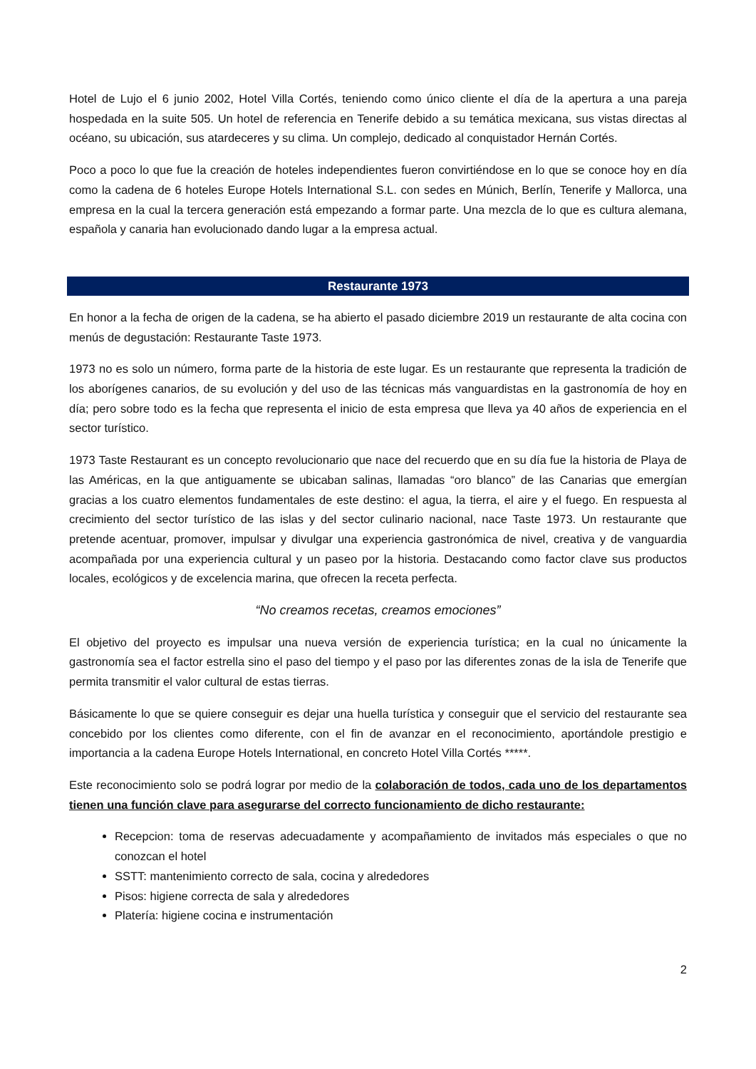Hotel de Lujo el 6 junio 2002, Hotel Villa Cortés, teniendo como único cliente el día de la apertura a una pareja hospedada en la suite 505. Un hotel de referencia en Tenerife debido a su temática mexicana, sus vistas directas al océano, su ubicación, sus atardeceres y su clima. Un complejo, dedicado al conquistador Hernán Cortés.
Poco a poco lo que fue la creación de hoteles independientes fueron convirtiéndose en lo que se conoce hoy en día como la cadena de 6 hoteles Europe Hotels International S.L. con sedes en Múnich, Berlín, Tenerife y Mallorca, una empresa en la cual la tercera generación está empezando a formar parte. Una mezcla de lo que es cultura alemana, española y canaria han evolucionado dando lugar a la empresa actual.
Restaurante 1973
En honor a la fecha de origen de la cadena, se ha abierto el pasado diciembre 2019 un restaurante de alta cocina con menús de degustación: Restaurante Taste 1973.
1973 no es solo un número, forma parte de la historia de este lugar. Es un restaurante que representa la tradición de los aborígenes canarios, de su evolución y del uso de las técnicas más vanguardistas en la gastronomía de hoy en día; pero sobre todo es la fecha que representa el inicio de esta empresa que lleva ya 40 años de experiencia en el sector turístico.
1973 Taste Restaurant es un concepto revolucionario que nace del recuerdo que en su día fue la historia de Playa de las Américas, en la que antiguamente se ubicaban salinas, llamadas “oro blanco” de las Canarias que emergían gracias a los cuatro elementos fundamentales de este destino: el agua, la tierra, el aire y el fuego. En respuesta al crecimiento del sector turístico de las islas y del sector culinario nacional, nace Taste 1973. Un restaurante que pretende acentuar, promover, impulsar y divulgar una experiencia gastronómica de nivel, creativa y de vanguardia acompañada por una experiencia cultural y un paseo por la historia. Destacando como factor clave sus productos locales, ecológicos y de excelencia marina, que ofrecen la receta perfecta.
“No creamos recetas, creamos emociones”
El objetivo del proyecto es impulsar una nueva versión de experiencia turística; en la cual no únicamente la gastronomía sea el factor estrella sino el paso del tiempo y el paso por las diferentes zonas de la isla de Tenerife que permita transmitir el valor cultural de estas tierras.
Básicamente lo que se quiere conseguir es dejar una huella turística y conseguir que el servicio del restaurante sea concebido por los clientes como diferente, con el fin de avanzar en el reconocimiento, aportándole prestigio e importancia a la cadena Europe Hotels International, en concreto Hotel Villa Cortés *****.
Este reconocimiento solo se podrá lograr por medio de la colaboración de todos, cada uno de los departamentos tienen una función clave para asegurarse del correcto funcionamiento de dicho restaurante:
Recepcion: toma de reservas adecuadamente y acompañamiento de invitados más especiales o que no conozcan el hotel
SSTT: mantenimiento correcto de sala, cocina y alrededores
Pisos: higiene correcta de sala y alrededores
Platería: higiene cocina e instrumentación
2